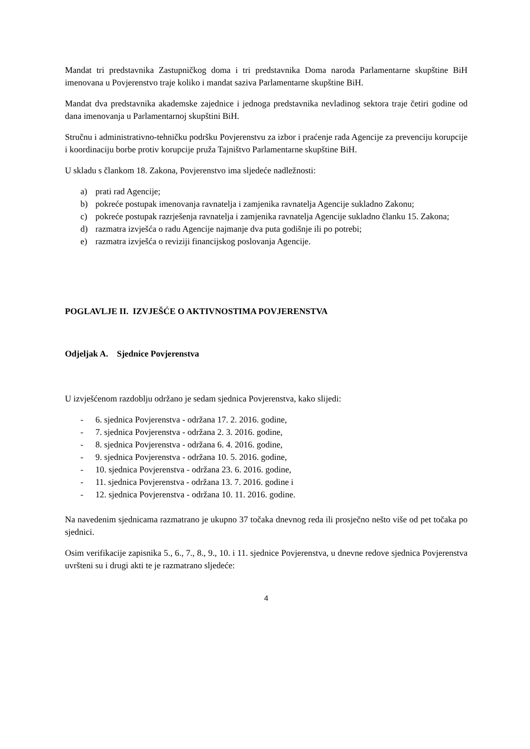Mandat tri predstavnika Zastupničkog doma i tri predstavnika Doma naroda Parlamentarne skupštine BiH imenovana u Povjerenstvo traje koliko i mandat saziva Parlamentarne skupštine BiH.
Mandat dva predstavnika akademske zajednice i jednoga predstavnika nevladinog sektora traje četiri godine od dana imenovanja u Parlamentarnoj skupštini BiH.
Stručnu i administrativno-tehničku podršku Povjerenstvu za izbor i praćenje rada Agencije za prevenciju korupcije i koordinaciju borbe protiv korupcije pruža Tajništvo Parlamentarne skupštine BiH.
U skladu s člankom 18. Zakona, Povjerenstvo ima sljedeće nadležnosti:
a) prati rad Agencije;
b) pokreće postupak imenovanja ravnatelja i zamjenika ravnatelja Agencije sukladno Zakonu;
c) pokreće postupak razrješenja ravnatelja i zamjenika ravnatelja Agencije sukladno članku 15. Zakona;
d) razmatra izvješća o radu Agencije najmanje dva puta godišnje ili po potrebi;
e) razmatra izvješća o reviziji financijskog poslovanja Agencije.
POGLAVLJE II. IZVJEŠĆE O AKTIVNOSTIMA POVJERENSTVA
Odjeljak A. Sjednice Povjerenstva
U izvješćenom razdoblju održano je sedam sjednica Povjerenstva, kako slijedi:
- 6. sjednica Povjerenstva - održana 17. 2. 2016. godine,
- 7. sjednica Povjerenstva - održana 2. 3. 2016. godine,
- 8. sjednica Povjerenstva - održana 6. 4. 2016. godine,
- 9. sjednica Povjerenstva - održana 10. 5. 2016. godine,
- 10. sjednica Povjerenstva - održana 23. 6. 2016. godine,
- 11. sjednica Povjerenstva - održana 13. 7. 2016. godine i
- 12. sjednica Povjerenstva - održana 10. 11. 2016. godine.
Na navedenim sjednicama razmatrano je ukupno 37 točaka dnevnog reda ili prosječno nešto više od pet točaka po sjednici.
Osim verifikacije zapisnika 5., 6., 7., 8., 9., 10. i 11. sjednice Povjerenstva, u dnevne redove sjednica Povjerenstva uvršteni su i drugi akti te je razmatrano sljedeće:
4